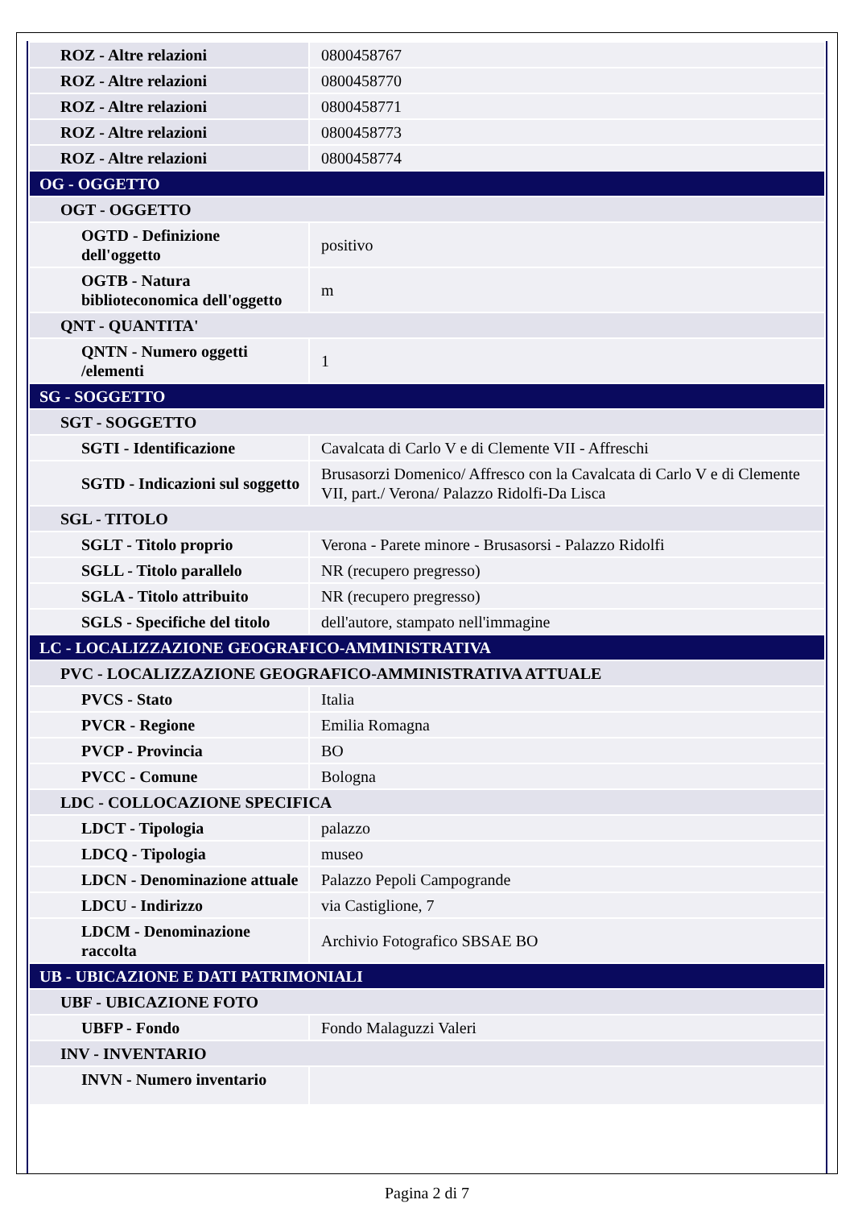| ROZ - Altre relazioni | 0800458767 |
| ROZ - Altre relazioni | 0800458770 |
| ROZ - Altre relazioni | 0800458771 |
| ROZ - Altre relazioni | 0800458773 |
| ROZ - Altre relazioni | 0800458774 |
| OG - OGGETTO | |
| OGT - OGGETTO | |
| OGTD - Definizione dell'oggetto | positivo |
| OGTB - Natura biblioteconomica dell'oggetto | m |
| QNT - QUANTITA' | |
| QNTN - Numero oggetti /elementi | 1 |
| SG - SOGGETTO | |
| SGT - SOGGETTO | |
| SGTI - Identificazione | Cavalcata di Carlo V e di Clemente VII - Affreschi |
| SGTD - Indicazioni sul soggetto | Brusasorzi Domenico/ Affresco con la Cavalcata di Carlo V e di Clemente VII, part./ Verona/ Palazzo Ridolfi-Da Lisca |
| SGL - TITOLO | |
| SGLT - Titolo proprio | Verona - Parete minore - Brusasorsi - Palazzo Ridolfi |
| SGLL - Titolo parallelo | NR (recupero pregresso) |
| SGLA - Titolo attribuito | NR (recupero pregresso) |
| SGLS - Specifiche del titolo | dell'autore, stampato nell'immagine |
| LC - LOCALIZZAZIONE GEOGRAFICO-AMMINISTRATIVA | |
| PVC - LOCALIZZAZIONE GEOGRAFICO-AMMINISTRATIVA ATTUALE | |
| PVCS - Stato | Italia |
| PVCR - Regione | Emilia Romagna |
| PVCP - Provincia | BO |
| PVCC - Comune | Bologna |
| LDC - COLLOCAZIONE SPECIFICA | |
| LDCT - Tipologia | palazzo |
| LDCQ - Tipologia | museo |
| LDCN - Denominazione attuale | Palazzo Pepoli Campogrande |
| LDCU - Indirizzo | via Castiglione, 7 |
| LDCM - Denominazione raccolta | Archivio Fotografico SBSAE BO |
| UB - UBICAZIONE E DATI PATRIMONIALI | |
| UBF - UBICAZIONE FOTO | |
| UBFP - Fondo | Fondo Malaguzzi Valeri |
| INV - INVENTARIO | |
| INVN - Numero inventario | |
Pagina 2 di 7